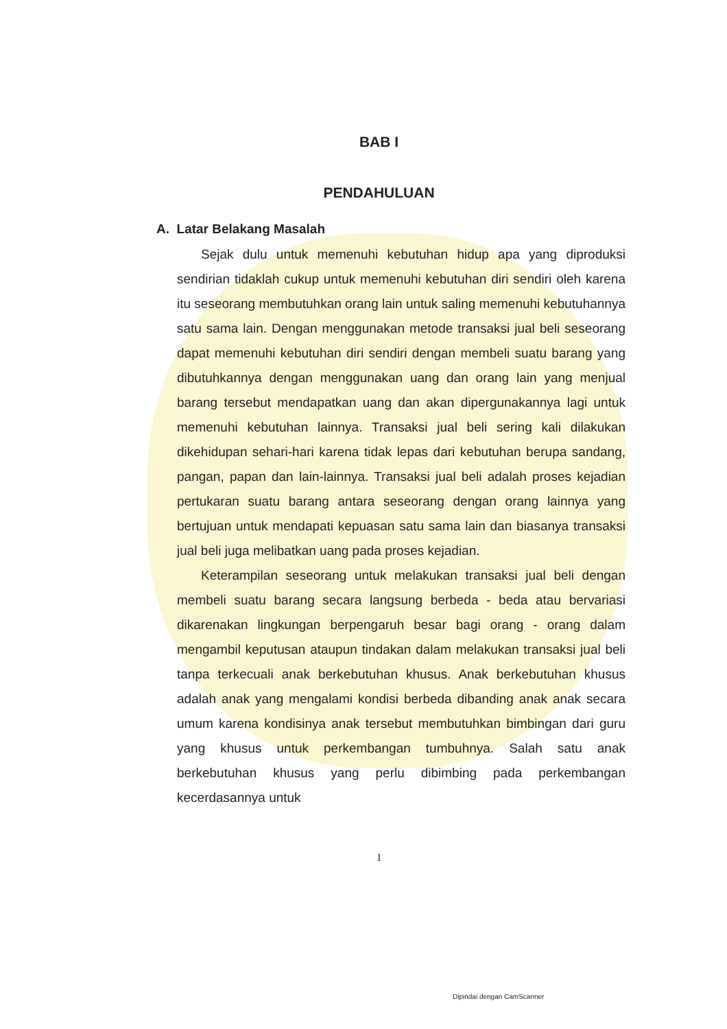BAB I
PENDAHULUAN
A. Latar Belakang Masalah
Sejak dulu untuk memenuhi kebutuhan hidup apa yang diproduksi sendirian tidaklah cukup untuk memenuhi kebutuhan diri sendiri oleh karena itu seseorang membutuhkan orang lain untuk saling memenuhi kebutuhannya satu sama lain. Dengan menggunakan metode transaksi jual beli seseorang dapat memenuhi kebutuhan diri sendiri dengan membeli suatu barang yang dibutuhkannya dengan menggunakan uang dan orang lain yang menjual barang tersebut mendapatkan uang dan akan dipergunakannya lagi untuk memenuhi kebutuhan lainnya. Transaksi jual beli sering kali dilakukan dikehidupan sehari-hari karena tidak lepas dari kebutuhan berupa sandang, pangan, papan dan lain-lainnya. Transaksi jual beli adalah proses kejadian pertukaran suatu barang antara seseorang dengan orang lainnya yang bertujuan untuk mendapati kepuasan satu sama lain dan biasanya transaksi jual beli juga melibatkan uang pada proses kejadian.
Keterampilan seseorang untuk melakukan transaksi jual beli dengan membeli suatu barang secara langsung berbeda - beda atau bervariasi dikarenakan lingkungan berpengaruh besar bagi orang - orang dalam mengambil keputusan ataupun tindakan dalam melakukan transaksi jual beli tanpa terkecuali anak berkebutuhan khusus. Anak berkebutuhan khusus adalah anak yang mengalami kondisi berbeda dibanding anak anak secara umum karena kondisinya anak tersebut membutuhkan bimbingan dari guru yang khusus untuk perkembangan tumbuhnya. Salah satu anak berkebutuhan khusus yang perlu dibimbing pada perkembangan kecerdasannya untuk
1
Dipindai dengan CamScanner